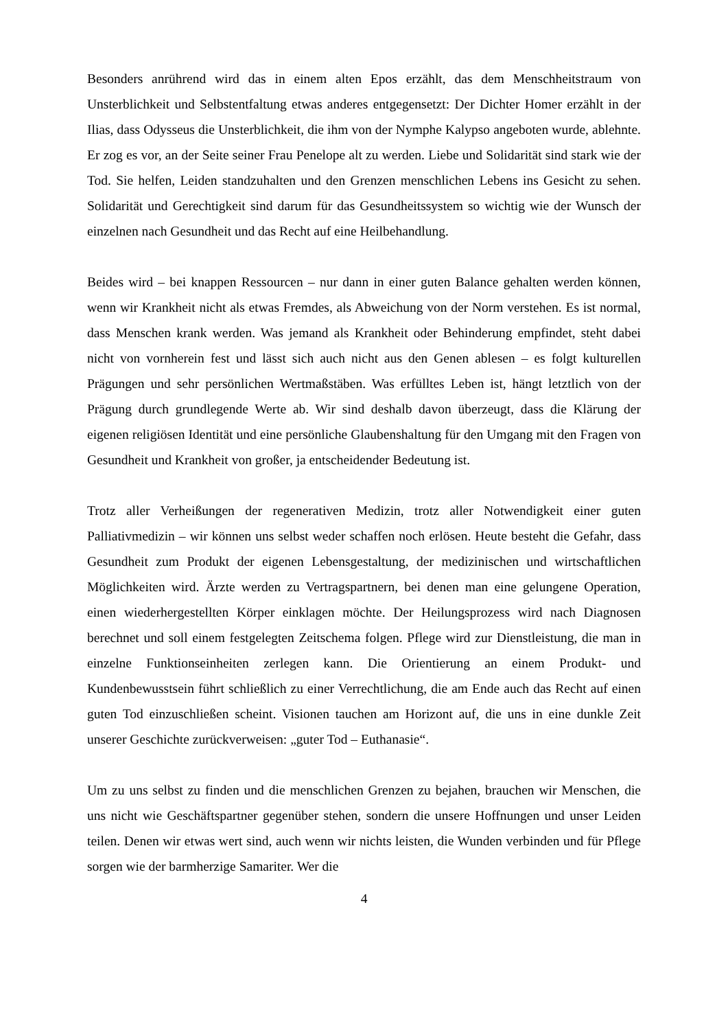Besonders anrührend wird das in einem alten Epos erzählt, das dem Menschheitstraum von Unsterblichkeit und Selbstentfaltung etwas anderes entgegensetzt: Der Dichter Homer erzählt in der Ilias, dass Odysseus die Unsterblichkeit, die ihm von der Nymphe Kalypso angeboten wurde, ablehnte. Er zog es vor, an der Seite seiner Frau Penelope alt zu werden. Liebe und Solidarität sind stark wie der Tod. Sie helfen, Leiden standzuhalten und den Grenzen menschlichen Lebens ins Gesicht zu sehen. Solidarität und Gerechtigkeit sind darum für das Gesundheitssystem so wichtig wie der Wunsch der einzelnen nach Gesundheit und das Recht auf eine Heilbehandlung.
Beides wird – bei knappen Ressourcen – nur dann in einer guten Balance gehalten werden können, wenn wir Krankheit nicht als etwas Fremdes, als Abweichung von der Norm verstehen. Es ist normal, dass Menschen krank werden. Was jemand als Krankheit oder Behinderung empfindet, steht dabei nicht von vornherein fest und lässt sich auch nicht aus den Genen ablesen – es folgt kulturellen Prägungen und sehr persönlichen Wertmaßstäben. Was erfülltes Leben ist, hängt letztlich von der Prägung durch grundlegende Werte ab. Wir sind deshalb davon überzeugt, dass die Klärung der eigenen religiösen Identität und eine persönliche Glaubenshaltung für den Umgang mit den Fragen von Gesundheit und Krankheit von großer, ja entscheidender Bedeutung ist.
Trotz aller Verheißungen der regenerativen Medizin, trotz aller Notwendigkeit einer guten Palliativmedizin – wir können uns selbst weder schaffen noch erlösen. Heute besteht die Gefahr, dass Gesundheit zum Produkt der eigenen Lebensgestaltung, der medizinischen und wirtschaftlichen Möglichkeiten wird. Ärzte werden zu Vertragspartnern, bei denen man eine gelungene Operation, einen wiederhergestellten Körper einklagen möchte. Der Heilungsprozess wird nach Diagnosen berechnet und soll einem festgelegten Zeitschema folgen. Pflege wird zur Dienstleistung, die man in einzelne Funktionseinheiten zerlegen kann. Die Orientierung an einem Produkt- und Kundenbewusstsein führt schließlich zu einer Verrechtlichung, die am Ende auch das Recht auf einen guten Tod einzuschließen scheint. Visionen tauchen am Horizont auf, die uns in eine dunkle Zeit unserer Geschichte zurückverweisen: „guter Tod – Euthanasie“.
Um zu uns selbst zu finden und die menschlichen Grenzen zu bejahen, brauchen wir Menschen, die uns nicht wie Geschäftspartner gegenüber stehen, sondern die unsere Hoffnungen und unser Leiden teilen. Denen wir etwas wert sind, auch wenn wir nichts leisten, die Wunden verbinden und für Pflege sorgen wie der barmherzige Samariter. Wer die
4